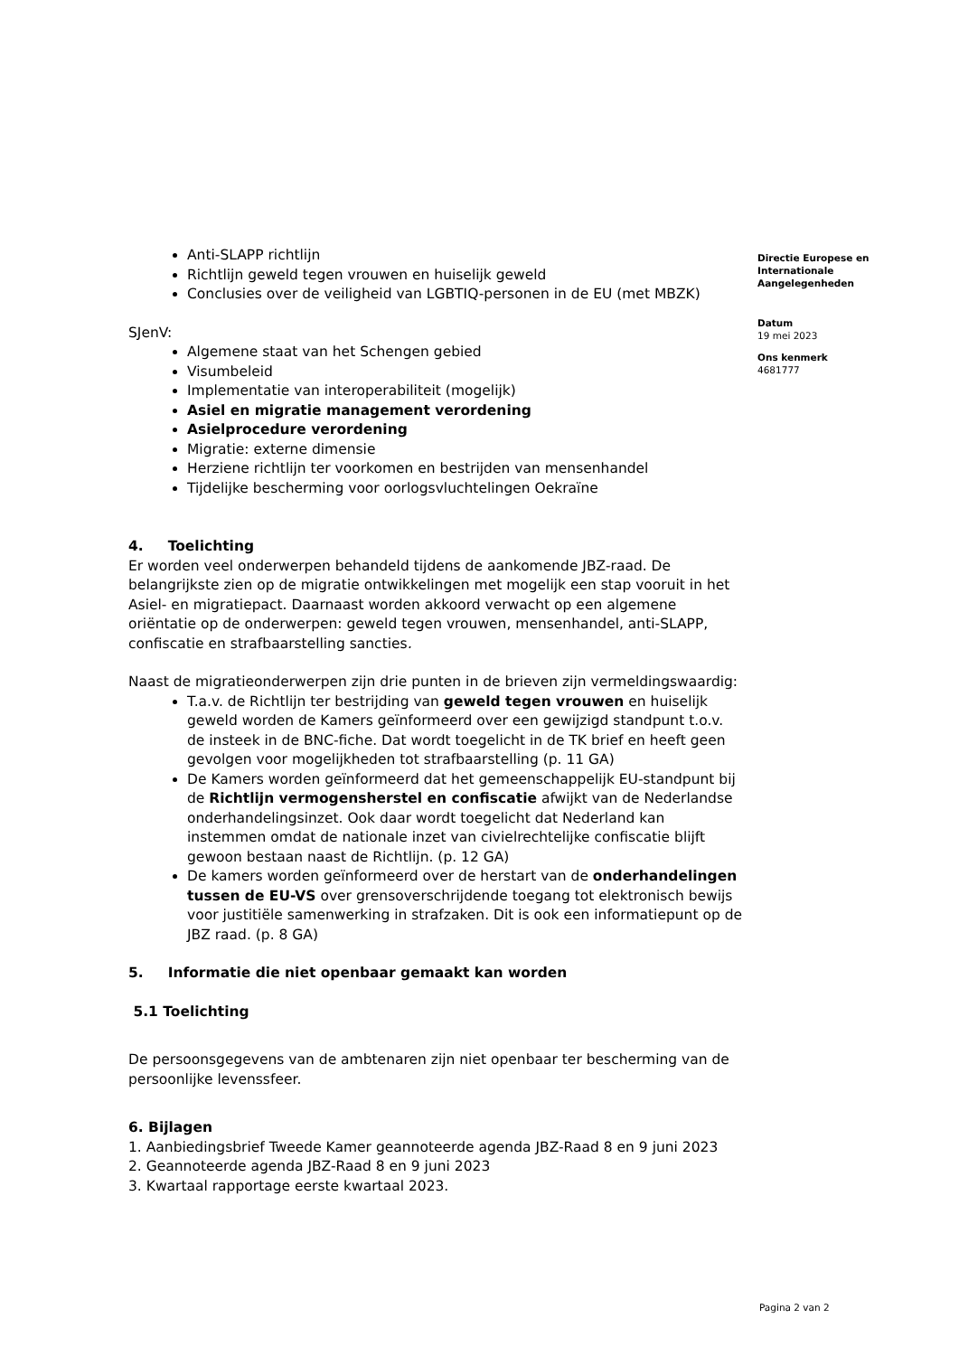Anti-SLAPP richtlijn
Richtlijn geweld tegen vrouwen en huiselijk geweld
Conclusies over de veiligheid van LGBTIQ-personen in de EU (met MBZK)
SJenV:
Algemene staat van het Schengen gebied
Visumbeleid
Implementatie van interoperabiliteit (mogelijk)
Asiel en migratie management verordening
Asielprocedure verordening
Migratie: externe dimensie
Herziene richtlijn ter voorkomen en bestrijden van mensenhandel
Tijdelijke bescherming voor oorlogsvluchtelingen Oekraïne
4. Toelichting
Er worden veel onderwerpen behandeld tijdens de aankomende JBZ-raad. De belangrijkste zien op de migratie ontwikkelingen met mogelijk een stap vooruit in het Asiel- en migratiepact. Daarnaast worden akkoord verwacht op een algemene oriëntatie op de onderwerpen: geweld tegen vrouwen, mensenhandel, anti-SLAPP, confiscatie en strafbaarstelling sancties.
Naast de migratieonderwerpen zijn drie punten in de brieven zijn vermeldingswaardig:
T.a.v. de Richtlijn ter bestrijding van geweld tegen vrouwen en huiselijk geweld worden de Kamers geïnformeerd over een gewijzigd standpunt t.o.v. de insteek in de BNC-fiche. Dat wordt toegelicht in de TK brief en heeft geen gevolgen voor mogelijkheden tot strafbaarstelling (p. 11 GA)
De Kamers worden geïnformeerd dat het gemeenschappelijk EU-standpunt bij de Richtlijn vermogensherstel en confiscatie afwijkt van de Nederlandse onderhandelingsinzet. Ook daar wordt toegelicht dat Nederland kan instemmen omdat de nationale inzet van civielrechtelijke confiscatie blijft gewoon bestaan naast de Richtlijn. (p. 12 GA)
De kamers worden geïnformeerd over de herstart van de onderhandelingen tussen de EU-VS over grensoverschrijdende toegang tot elektronisch bewijs voor justitiële samenwerking in strafzaken. Dit is ook een informatiepunt op de JBZ raad. (p. 8 GA)
5. Informatie die niet openbaar gemaakt kan worden
5.1 Toelichting
De persoonsgegevens van de ambtenaren zijn niet openbaar ter bescherming van de persoonlijke levenssfeer.
6. Bijlagen
1. Aanbiedingsbrief Tweede Kamer geannoteerde agenda JBZ-Raad 8 en 9 juni 2023
2. Geannoteerde agenda JBZ-Raad 8 en 9 juni 2023
3. Kwartaal rapportage eerste kwartaal 2023.
Directie Europese en Internationale Aangelegenheden
Datum
19 mei 2023
Ons kenmerk
4681777
Pagina 2 van 2